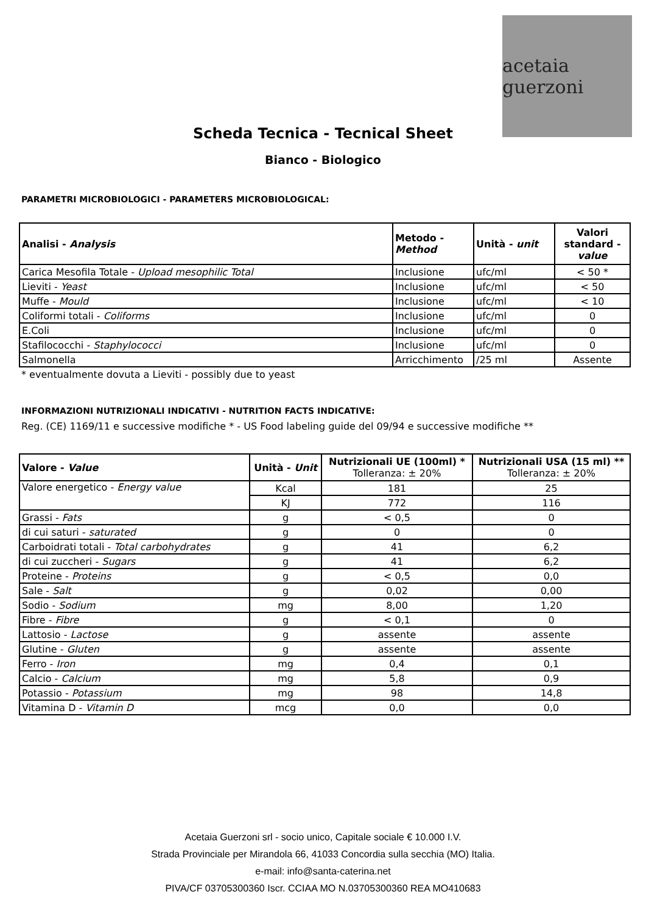acetaia guerzoni
Scheda Tecnica - Tecnical Sheet
Bianco - Biologico
PARAMETRI MICROBIOLOGICI - PARAMETERS MICROBIOLOGICAL:
| Analisi - Analysis | Metodo - Method | Unità - unit | Valori standard - value |
| --- | --- | --- | --- |
| Carica Mesofila Totale - Upload mesophilic Total | Inclusione | ufc/ml | < 50 * |
| Lieviti - Yeast | Inclusione | ufc/ml | < 50 |
| Muffe - Mould | Inclusione | ufc/ml | < 10 |
| Coliformi totali - Coliforms | Inclusione | ufc/ml | 0 |
| E.Coli | Inclusione | ufc/ml | 0 |
| Stafilococchi - Staphylococci | Inclusione | ufc/ml | 0 |
| Salmonella | Arricchimento | /25 ml | Assente |
* eventualmente dovuta a Lieviti - possibly due to yeast
INFORMAZIONI NUTRIZIONALI INDICATIVI - NUTRITION FACTS INDICATIVE:
Reg. (CE) 1169/11 e successive modifiche * - US Food labeling guide del 09/94 e successive modifiche **
| Valore - Value | Unità - Unit | Nutrizionali UE (100ml) * Tolleranza: ± 20% | Nutrizionali USA (15 ml) ** Tolleranza: ± 20% |
| --- | --- | --- | --- |
| Valore energetico - Energy value | Kcal | 181 | 25 |
| | KJ | 772 | 116 |
| Grassi - Fats | g | < 0,5 | 0 |
| di cui saturi - saturated | g | 0 | 0 |
| Carboidrati totali - Total carbohydrates | g | 41 | 6,2 |
| di cui zuccheri - Sugars | g | 41 | 6,2 |
| Proteine - Proteins | g | < 0,5 | 0,0 |
| Sale - Salt | g | 0,02 | 0,00 |
| Sodio - Sodium | mg | 8,00 | 1,20 |
| Fibre - Fibre | g | < 0,1 | 0 |
| Lattosio - Lactose | g | assente | assente |
| Glutine - Gluten | g | assente | assente |
| Ferro - Iron | mg | 0,4 | 0,1 |
| Calcio - Calcium | mg | 5,8 | 0,9 |
| Potassio - Potassium | mg | 98 | 14,8 |
| Vitamina D - Vitamin D | mcg | 0,0 | 0,0 |
Acetaia Guerzoni srl - socio unico, Capitale sociale € 10.000 I.V.
Strada Provinciale per Mirandola 66, 41033 Concordia sulla secchia (MO) Italia.
e-mail: info@santa-caterina.net
PIVA/CF 03705300360 Iscr. CCIAA MO N.03705300360 REA MO410683